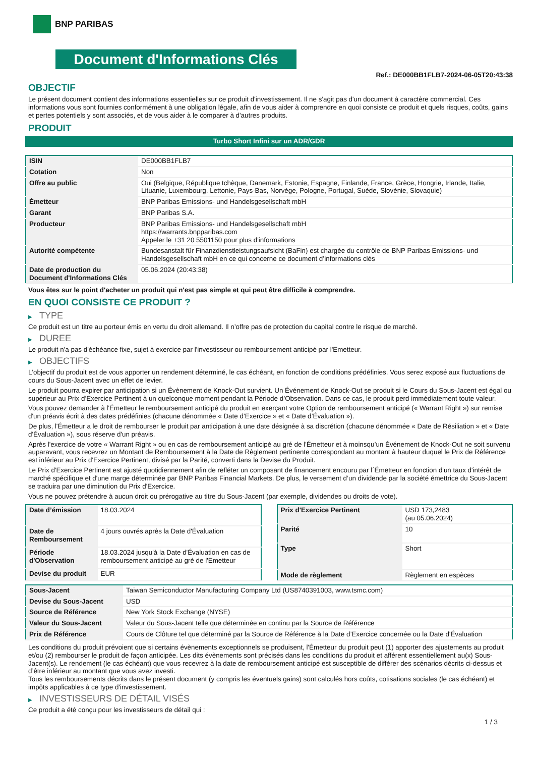BNP PARIBAS
Document d'Informations Clés
Ref.: DE000BB1FLB7-2024-06-05T20:43:38
OBJECTIF
Le présent document contient des informations essentielles sur ce produit d'investissement. Il ne s'agit pas d'un document à caractère commercial. Ces informations vous sont fournies conformément à une obligation légale, afin de vous aider à comprendre en quoi consiste ce produit et quels risques, coûts, gains et pertes potentiels y sont associés, et de vous aider à le comparer à d'autres produits.
PRODUIT
Turbo Short Infini sur un ADR/GDR
| ISIN | DE000BB1FLB7 |
| Cotation | Non |
| Offre au public | Oui (Belgique, République tchèque, Danemark, Estonie, Espagne, Finlande, France, Grèce, Hongrie, Irlande, Italie, Lituanie, Luxembourg, Lettonie, Pays-Bas, Norvège, Pologne, Portugal, Suède, Slovénie, Slovaquie) |
| Émetteur | BNP Paribas Emissions- und Handelsgesellschaft mbH |
| Garant | BNP Paribas S.A. |
| Producteur | BNP Paribas Emissions- und Handelsgesellschaft mbH https://warrants.bnpparibas.com Appeler le +31 20 5501150 pour plus d'informations |
| Autorité compétente | Bundesanstalt für Finanzdienstleistungsaufsicht (BaFin) est chargée du contrôle de BNP Paribas Emissions- und Handelsgesellschaft mbH en ce qui concerne ce document d’informations clés |
| Date de production du Document d'Informations Clés | 05.06.2024 (20:43:38) |
Vous êtes sur le point d'acheter un produit qui n'est pas simple et qui peut être difficile à comprendre.
EN QUOI CONSISTE CE PRODUIT ?
▶ TYPE
Ce produit est un titre au porteur émis en vertu du droit allemand. Il n’offre pas de protection du capital contre le risque de marché.
▶ DUREE
Le produit n'a pas d'échéance fixe, sujet à exercice par l'investisseur ou remboursement anticipé par l'Emetteur.
▶ OBJECTIFS
L'objectif du produit est de vous apporter un rendement déterminé, le cas échéant, en fonction de conditions prédéfinies. Vous serez exposé aux fluctuations de cours du Sous-Jacent avec un effet de levier.
Le produit pourra expirer par anticipation si un Évènement de Knock-Out survient. Un Événement de Knock-Out se produit si le Cours du Sous-Jacent est égal ou supérieur au Prix d’Exercice Pertinent à un quelconque moment pendant la Période d’Observation. Dans ce cas, le produit perd immédiatement toute valeur.
Vous pouvez demander à l'Émetteur le remboursement anticipé du produit en exerçant votre Option de remboursement anticipé (« Warrant Right ») sur remise d'un préavis écrit à des dates prédéfinies (chacune dénommée « Date d’Exercice » et « Date d’Évaluation »).
De plus, l'Émetteur a le droit de rembourser le produit par anticipation à une date désignée à sa discrétion (chacune dénommée « Date de Résiliation » et « Date d'Évaluation »), sous réserve d'un préavis.
Après l'exercice de votre « Warrant Right » ou en cas de remboursement anticipé au gré de l'Émetteur et à moinsqu’un Événement de Knock-Out ne soit survenu auparavant, vous recevrez un Montant de Remboursement à la Date de Règlement pertinente correspondant au montant à hauteur duquel le Prix de Référence est inférieur au Prix d'Exercice Pertinent, divisé par la Parité, converti dans la Devise du Produit.
Le Prix d'Exercice Pertinent est ajusté quotidiennement afin de refléter un composant de financement encouru par l´Émetteur en fonction d'un taux d'intérêt de marché spécifique et d'une marge déterminée par BNP Paribas Financial Markets. De plus, le versement d’un dividende par la société émettrice du Sous-Jacent se traduira par une diminution du Prix d'Exercice.
Vous ne pouvez prétendre à aucun droit ou prérogative au titre du Sous-Jacent (par exemple, dividendes ou droits de vote).
| Date d’émission | 18.03.2024 |
| Date de Remboursement | 4 jours ouvrés après la Date d'Évaluation |
| Période d'Observation | 18.03.2024 jusqu'à la Date d'Évaluation en cas de remboursement anticipé au gré de l'Emetteur |
| Devise du produit | EUR |
| Prix d'Exercice Pertinent | USD 173,2483 (au 05.06.2024) |
| Parité | 10 |
| Type | Short |
| Mode de règlement | Règlement en espèces |
| Sous-Jacent | Taiwan Semiconductor Manufacturing Company Ltd (US8740391003, www.tsmc.com) |
| Devise du Sous-Jacent | USD |
| Source de Référence | New York Stock Exchange (NYSE) |
| Valeur du Sous-Jacent | Valeur du Sous-Jacent telle que déterminée en continu par la Source de Référence |
| Prix de Référence | Cours de Clôture tel que déterminé par la Source de Référence à la Date d’Exercice concernée ou la Date d'Évaluation |
Les conditions du produit prévoient que si certains évènements exceptionnels se produisent, l'Émetteur du produit peut (1) apporter des ajustements au produit et/ou (2) rembourser le produit de façon anticipée. Les dits évènements sont précisés dans les conditions du produit et afférent essentiellement au(x) Sous-Jacent(s). Le rendement (le cas échéant) que vous recevrez à la date de remboursement anticipé est susceptible de différer des scénarios décrits ci-dessus et d’être inférieur au montant que vous avez investi.
Tous les remboursements décrits dans le présent document (y compris les éventuels gains) sont calculés hors coûts, cotisations sociales (le cas échéant) et impôts applicables à ce type d'investissement.
▶ INVESTISSEURS DE DÉTAIL VISÉS
Ce produit a été conçu pour les investisseurs de détail qui :
1 / 3